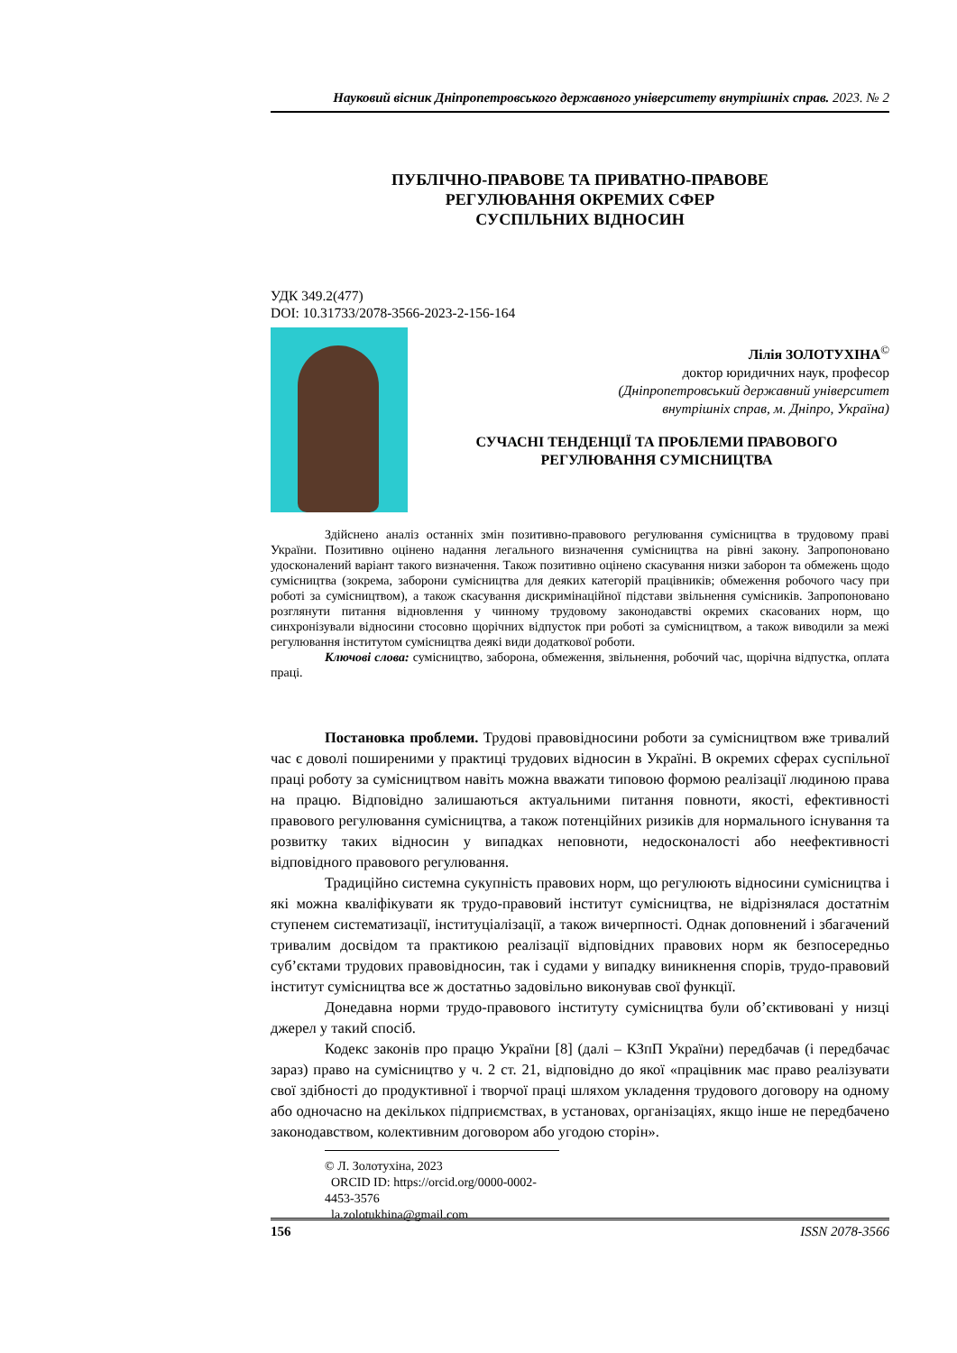Науковий вісник Дніпропетровського державного університету внутрішніх справ. 2023. № 2
ПУБЛІЧНО-ПРАВОВЕ ТА ПРИВАТНО-ПРАВОВЕ
РЕГУЛЮВАННЯ ОКРЕМИХ СФЕР
СУСПІЛЬНИХ ВІДНОСИН
УДК 349.2(477)
DOI: 10.31733/2078-3566-2023-2-156-164
Лілія ЗОЛОТУХІНА<sup>©</sup>
доктор юридичних наук, професор
(Дніпропетровський державний університет
внутрішніх справ, м. Дніпро, Україна)
СУЧАСНІ ТЕНДЕНЦІЇ ТА ПРОБЛЕМИ ПРАВОВОГО
РЕГУЛЮВАННЯ СУМІСНИЦТВА
Здійснено аналіз останніх змін позитивно-правового регулювання сумісництва в трудовому праві України. Позитивно оцінено надання легального визначення сумісництва на рівні закону. Запропоновано удосконалений варіант такого визначення. Також позитивно оцінено скасування низки заборон та обмежень щодо сумісництва (зокрема, заборони сумісництва для деяких категорій працівників; обмеження робочого часу при роботі за сумісництвом), а також скасування дискримінаційної підстави звільнення сумісників. Запропоновано розглянути питання відновлення у чинному трудовому законодавстві окремих скасованих норм, що синхронізували відносини стосовно щорічних відпусток при роботі за сумісництвом, а також виводили за межі регулювання інститутом сумісництва деякі види додаткової роботи.
Ключові слова: сумісництво, заборона, обмеження, звільнення, робочий час, щорічна відпустка, оплата праці.
Постановка проблеми. Трудові правовідносини роботи за сумісництвом вже тривалий час є доволі поширеними у практиці трудових відносин в Україні. В окремих сферах суспільної праці роботу за сумісництвом навіть можна вважати типовою формою реалізації людиною права на працю. Відповідно залишаються актуальними питання повноти, якості, ефективності правового регулювання сумісництва, а також потенційних ризиків для нормального існування та розвитку таких відносин у випадках неповноти, недосконалості або неефективності відповідного правового регулювання.
Традиційно системна сукупність правових норм, що регулюють відносини сумісництва і які можна кваліфікувати як трудо-правовий інститут сумісництва, не відрізнялася достатнім ступенем систематизації, інституціалізації, а також вичерпності. Однак доповнений і збагачений тривалим досвідом та практикою реалізації відповідних правових норм як безпосередньо суб’єктами трудових правовідносин, так і судами у випадку виникнення спорів, трудо-правовий інститут сумісництва все ж достатньо задовільно виконував свої функції.
Донедавна норми трудо-правового інституту сумісництва були об’єктивовані у низці джерел у такий спосіб.
Кодекс законів про працю України [8] (далі – КЗпП України) передбачав (і передбачає зараз) право на сумісництво у ч. 2 ст. 21, відповідно до якої «працівник має право реалізувати свої здібності до продуктивної і творчої праці шляхом укладення трудового договору на одному або одночасно на декількох підприємствах, в установах, організаціях, якщо інше не передбачено законодавством, колективним договором або угодою сторін».
© Л. Золотухіна, 2023
ORCID ID: https://orcid.org/0000-0002-4453-3576
la.zolotukhina@gmail.com
156 ISSN 2078-3566